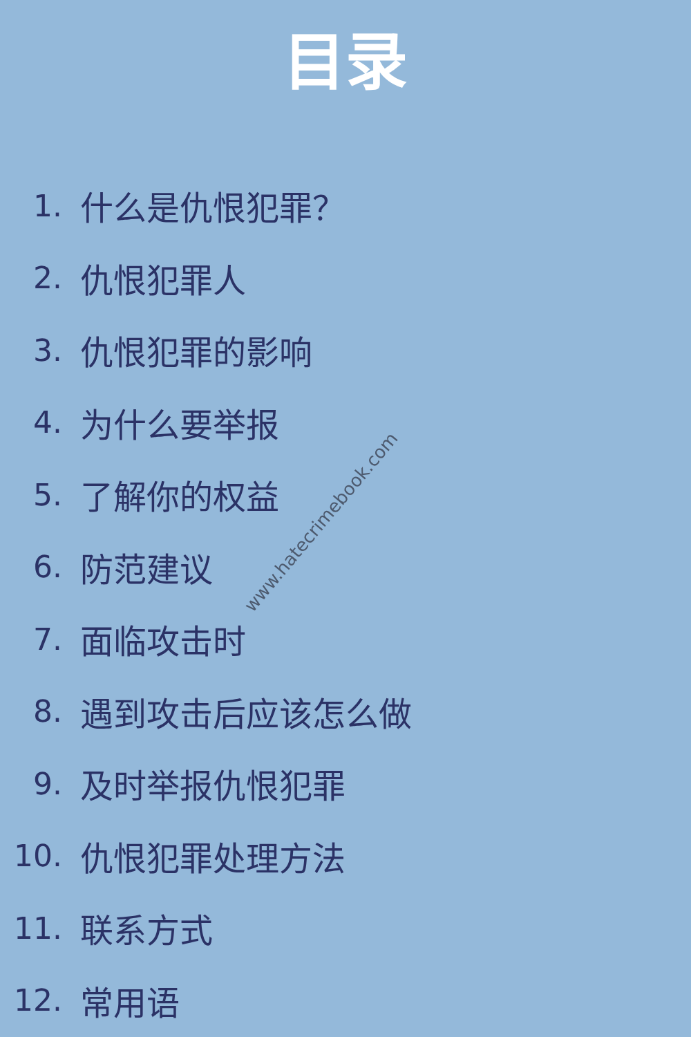目录
1. 什么是仇恨犯罪？
2. 仇恨犯罪人
3. 仇恨犯罪的影响
4. 为什么要举报
5. 了解你的权益
6. 防范建议
7. 面临攻击时
8. 遇到攻击后应该怎么做
9. 及时举报仇恨犯罪
10. 仇恨犯罪处理方法
11. 联系方式
12. 常用语
www.hatecrimebook.com